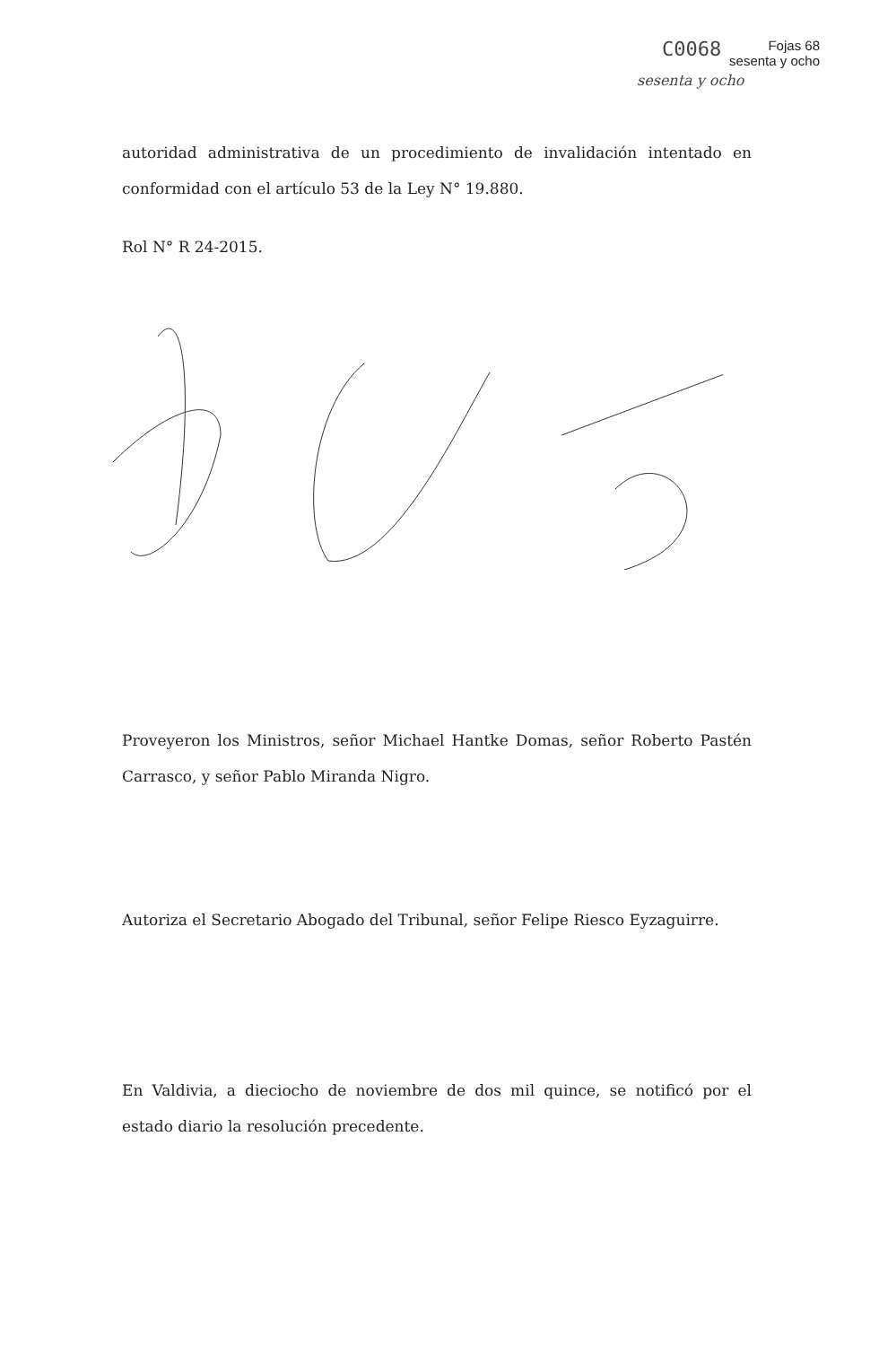C0068
Fojas 68
sesenta y ocho
sesenta y ocho
autoridad administrativa de un procedimiento de invalidación intentado en conformidad con el artículo 53 de la Ley N° 19.880.
Rol N° R 24-2015.
Proveyeron los Ministros, señor Michael Hantke Domas, señor Roberto Pastén Carrasco, y señor Pablo Miranda Nigro.
Autoriza el Secretario Abogado del Tribunal, señor Felipe Riesco Eyzaguirre.
En Valdivia, a dieciocho de noviembre de dos mil quince, se notificó por el estado diario la resolución precedente.